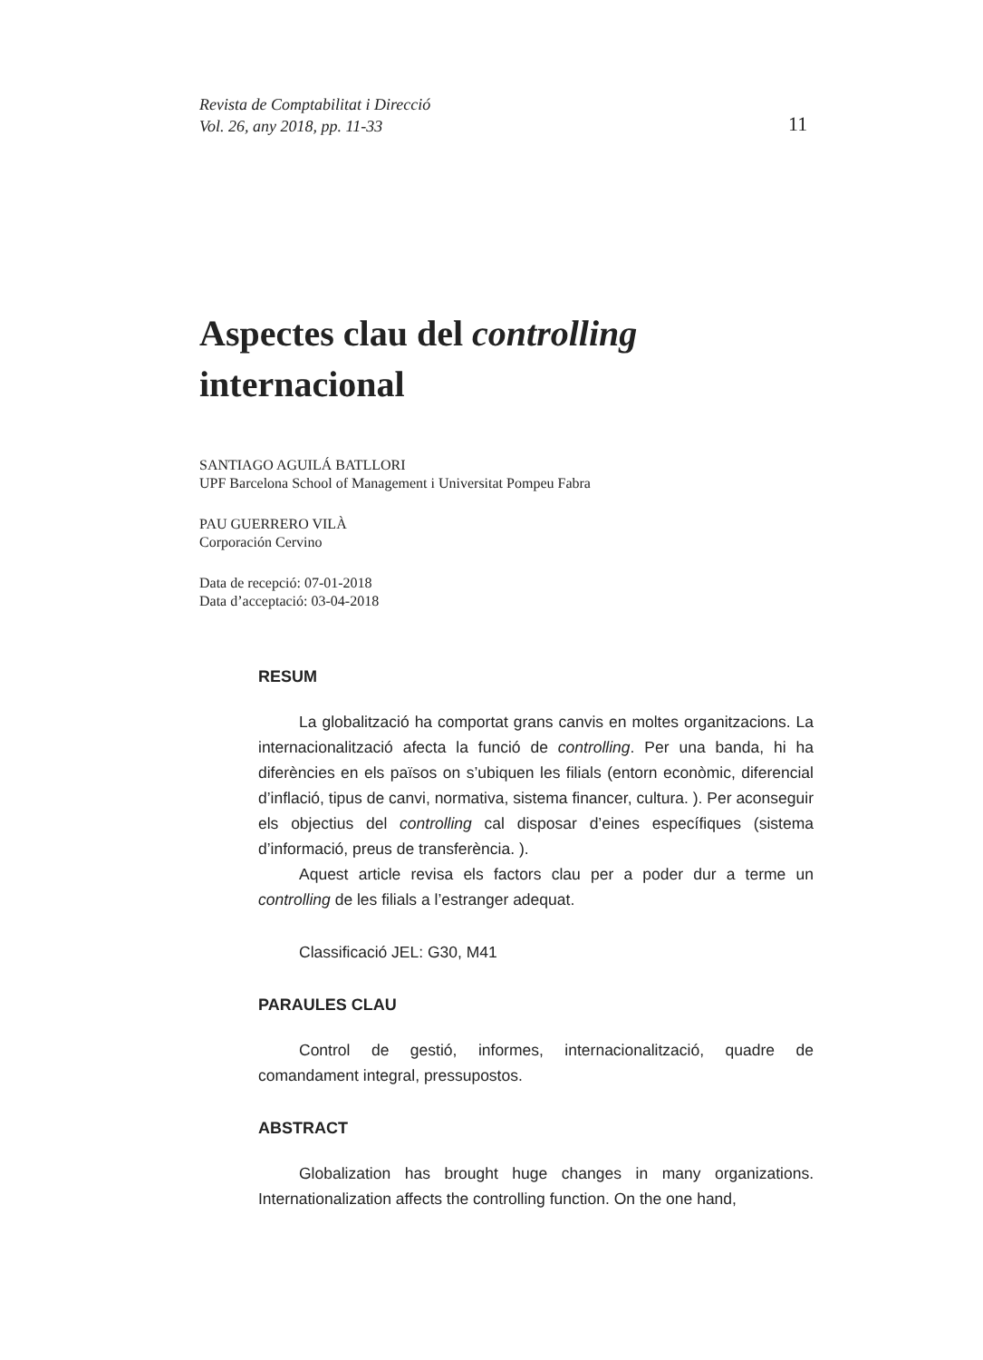Revista de Comptabilitat i Direcció
Vol. 26, any 2018, pp. 11-33
11
Aspectes clau del controlling
internacional
SANTIAGO AGUILÁ BATLLORI
UPF Barcelona School of Management i Universitat Pompeu Fabra
PAU GUERRERO VILÀ
Corporación Cervino
Data de recepció: 07-01-2018
Data d’acceptació: 03-04-2018
RESUM
La globalització ha comportat grans canvis en moltes organitzacions. La internacionalització afecta la funció de controlling. Per una banda, hi ha diferències en els països on s’ubiquen les filials (entorn econòmic, diferencial d’inflació, tipus de canvi, normativa, sistema financer, cultura. ). Per aconseguir els objectius del controlling cal disposar d’eines específiques (sistema d’informació, preus de transferència. ).
Aquest article revisa els factors clau per a poder dur a terme un controlling de les filials a l’estranger adequat.
Classificació JEL: G30, M41
PARAULES CLAU
Control de gestió, informes, internacionalització, quadre de comandament integral, pressupostos.
ABSTRACT
Globalization has brought huge changes in many organizations. Internationalization affects the controlling function. On the one hand,